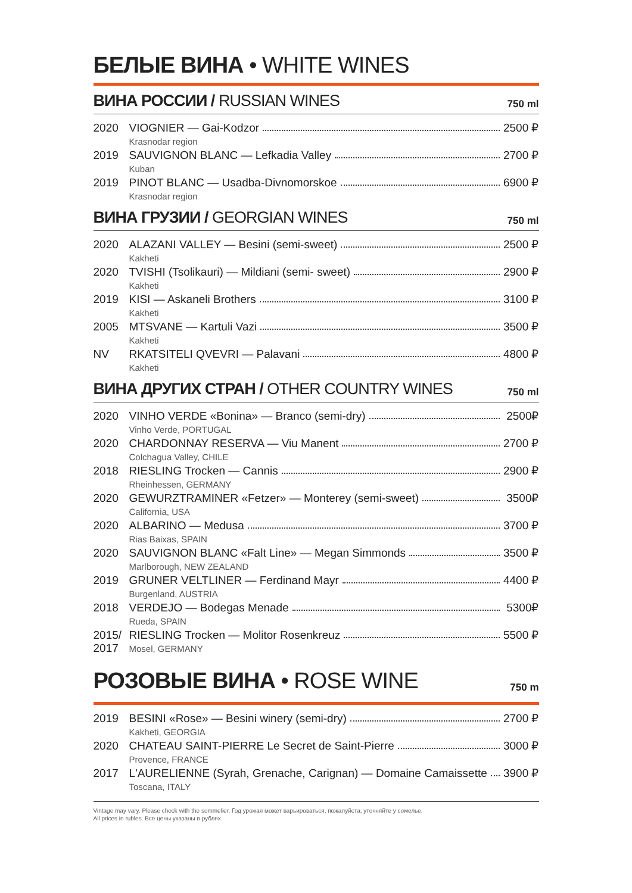БЕЛЫЕ ВИНА • WHITE WINES
ВИНА РОССИИ / RUSSIAN WINES
750 ml
| 2020 | VIOGNIER — Gai-Kodzor Krasnodar region | 2500 ₽ |
| 2019 | SAUVIGNON BLANC — Lefkadia Valley Kuban | 2700 ₽ |
| 2019 | PINOT BLANC — Usadba-Divnomorskoe Krasnodar region | 6900 ₽ |
ВИНА ГРУЗИИ / GEORGIAN WINES
750 ml
| 2020 | ALAZANI VALLEY — Besini (semi-sweet) Kakheti | 2500 ₽ |
| 2020 | TVISHI (Tsolikauri) — Mildiani (semi- sweet) Kakheti | 2900 ₽ |
| 2019 | KISI — Askaneli Brothers Kakheti | 3100 ₽ |
| 2005 | MTSVANE — Kartuli Vazi Kakheti | 3500 ₽ |
| NV | RKATSITELI QVEVRI — Palavani Kakheti | 4800 ₽ |
ВИНА ДРУГИХ СТРАН / OTHER COUNTRY WINES
750 ml
| 2020 | VINHO VERDE «Bonina» — Branco (semi-dry) Vinho Verde, PORTUGAL | 2500₽ |
| 2020 | CHARDONNAY RESERVA — Viu Manent Colchagua Valley, CHILE | 2700 ₽ |
| 2018 | RIESLING Trocken — Cannis Rheinhessen, GERMANY | 2900 ₽ |
| 2020 | GEWURZTRAMINER «Fetzer» — Monterey (semi-sweet) California, USA | 3500₽ |
| 2020 | ALBARINO — Medusa Rias Baixas, SPAIN | 3700 ₽ |
| 2020 | SAUVIGNON BLANC «Falt Line» — Megan Simmonds Marlborough, NEW ZEALAND | 3500 ₽ |
| 2019 | GRUNER VELTLINER — Ferdinand Mayr Burgenland, AUSTRIA | 4400 ₽ |
| 2018 | VERDEJO — Bodegas Menade Rueda, SPAIN | 5300₽ |
| 2015/ 2017 | RIESLING Trocken — Molitor Rosenkreuz Mosel, GERMANY | 5500 ₽ |
РОЗОВЫЕ ВИНА • ROSE WINE
750 m
| 2019 | BESINI «Rose» — Besini winery (semi-dry) Kakheti, GEORGIA | 2700 ₽ |
| 2020 | CHATEAU SAINT-PIERRE Le Secret de Saint-Pierre Provence, FRANCE | 3000 ₽ |
| 2017 | L'AURELIENNE (Syrah, Grenache, Carignan) — Domaine Camaissette Toscana, ITALY | 3900 ₽ |
Vintage may vary. Please check with the sommelier. Год урожая может варьироваться, пожалуйста, уточняйте у сомелье.
All prices in rubles. Все цены указаны в рублях.